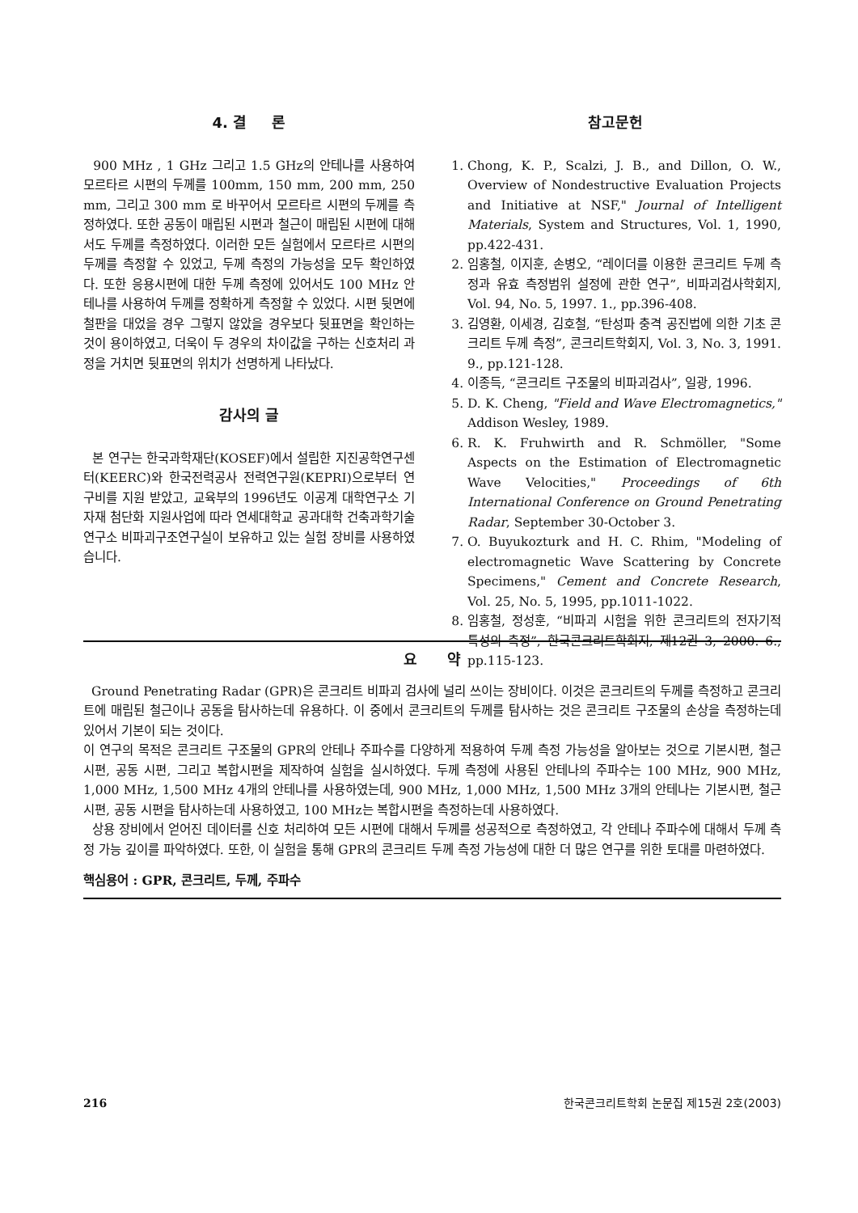4. 결 론
900 MHz , 1 GHz 그리고 1.5 GHz의 안테나를 사용하여 모르타르 시편의 두께를 100mm, 150 mm, 200 mm, 250 mm, 그리고 300 mm 로 바꾸어서 모르타르 시편의 두께를 측정하였다. 또한 공동이 매립된 시편과 철근이 매립된 시편에 대해서도 두께를 측정하였다. 이러한 모든 실험에서 모르타르 시편의 두께를 측정할 수 있었고, 두께 측정의 가능성을 모두 확인하였다. 또한 응용시편에 대한 두께 측정에 있어서도 100 MHz 안테나를 사용하여 두께를 정확하게 측정할 수 있었다. 시편 뒷면에 철판을 대었을 경우 그렇지 않았을 경우보다 뒷표면을 확인하는 것이 용이하였고, 더욱이 두 경우의 차이값을 구하는 신호처리 과정을 거치면 뒷표면의 위치가 선명하게 나타났다.
감사의 글
본 연구는 한국과학재단(KOSEF)에서 설립한 지진공학연구센터(KEERC)와 한국전력공사 전력연구원(KEPRI)으로부터 연구비를 지원 받았고, 교육부의 1996년도 이공계 대학연구소 기자재 첨단화 지원사업에 따라 연세대학교 공과대학 건축과학기술연구소 비파괴구조연구실이 보유하고 있는 실험 장비를 사용하였습니다.
참고문헌
1. Chong, K. P., Scalzi, J. B., and Dillon, O. W., Overview of Nondestructive Evaluation Projects and Initiative at NSF," Journal of Intelligent Materials, System and Structures, Vol. 1, 1990, pp.422-431.
2. 임홍철, 이지훈, 손병오, “레이더를 이용한 콘크리트 두께 측정과 유효 측정범위 설정에 관한 연구”, 비파괴검사학회지, Vol. 94, No. 5, 1997. 1., pp.396-408.
3. 김영환, 이세경, 김호철, “탄성파 충격 공진법에 의한 기초 콘크리트 두께 측정”, 콘크리트학회지, Vol. 3, No. 3, 1991. 9., pp.121-128.
4. 이종득, “콘크리트 구조물의 비파괴검사”, 일광, 1996.
5. D. K. Cheng, "Field and Wave Electromagnetics," Addison Wesley, 1989.
6. R. K. Fruhwirth and R. Schmöller, "Some Aspects on the Estimation of Electromagnetic Wave Velocities," Proceedings of 6th International Conference on Ground Penetrating Radar, September 30-October 3.
7. O. Buyukozturk and H. C. Rhim, "Modeling of electromagnetic Wave Scattering by Concrete Specimens," Cement and Concrete Research, Vol. 25, No. 5, 1995, pp.1011-1022.
8. 임홍철, 정성훈, “비파괴 시험을 위한 콘크리트의 전자기적 특성의 측정”, 한국콘크리트학회지, 제12권 3, 2000. 6., pp.115-123.
요 약
Ground Penetrating Radar (GPR)은 콘크리트 비파괴 검사에 널리 쓰이는 장비이다. 이것은 콘크리트의 두께를 측정하고 콘크리트에 매립된 철근이나 공동을 탐사하는데 유용하다. 이 중에서 콘크리트의 두께를 탐사하는 것은 콘크리트 구조물의 손상을 측정하는데 있어서 기본이 되는 것이다.
이 연구의 목적은 콘크리트 구조물의 GPR의 안테나 주파수를 다양하게 적용하여 두께 측정 가능성을 알아보는 것으로 기본시편, 철근 시편, 공동 시편, 그리고 복합시편을 제작하여 실험을 실시하였다. 두께 측정에 사용된 안테나의 주파수는 100 MHz, 900 MHz, 1,000 MHz, 1,500 MHz 4개의 안테나를 사용하였는데, 900 MHz, 1,000 MHz, 1,500 MHz 3개의 안테나는 기본시편, 철근 시편, 공동 시편을 탐사하는데 사용하였고, 100 MHz는 복합시편을 측정하는데 사용하였다.
상용 장비에서 얻어진 데이터를 신호 처리하여 모든 시편에 대해서 두께를 성공적으로 측정하였고, 각 안테나 주파수에 대해서 두께 측정 가능 깊이를 파악하였다. 또한, 이 실험을 통해 GPR의 콘크리트 두께 측정 가능성에 대한 더 많은 연구를 위한 토대를 마련하였다.
핵심용어 : GPR, 콘크리트, 두께, 주파수
216 한국콘크리트학회 논문집 제15권 2호(2003)